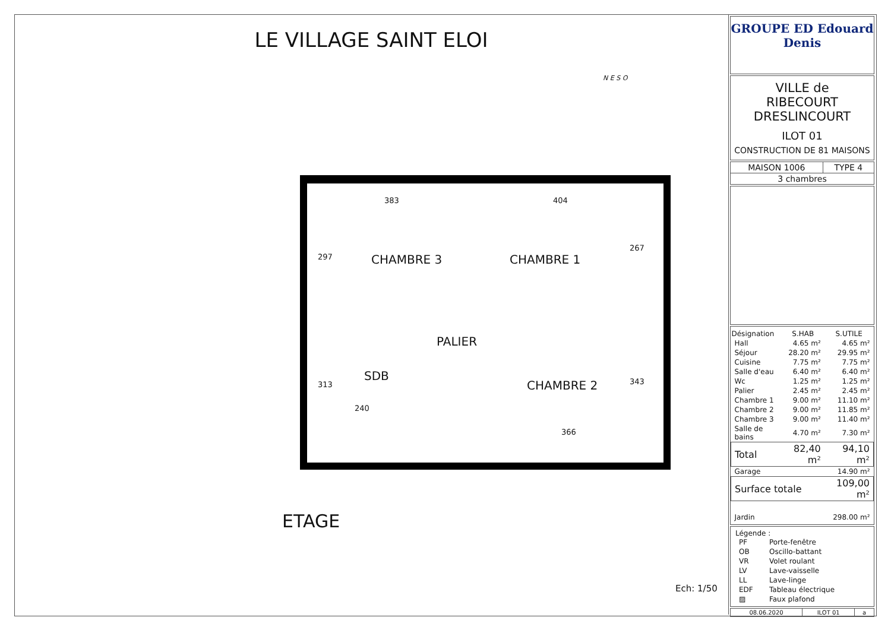LE VILLAGE SAINT ELOI
N E S O
CHAMBRE 3 CHAMBRE 1
PALIER
SDB
CHAMBRE 2
383 404
240
366
297
267
313 343
ETAGE
Ech: 1/50
GROUPE ED Edouard Denis
VILLE de
RIBECOURT
DRESLINCOURT
ILOT 01
CONSTRUCTION DE 81 MAISONS
| MAISON 1006 | TYPE 4 |
| 3 chambres | |
| Désignation | S.HAB | S.UTILE |
| --- | --- | --- |
| Hall | 4.65 m² | 4.65 m² |
| Séjour | 28.20 m² | 29.95 m² |
| Cuisine | 7.75 m² | 7.75 m² |
| Salle d'eau | 6.40 m² | 6.40 m² |
| Wc | 1.25 m² | 1.25 m² |
| Palier | 2.45 m² | 2.45 m² |
| Chambre 1 | 9.00 m² | 11.10 m² |
| Chambre 2 | 9.00 m² | 11.85 m² |
| Chambre 3 | 9.00 m² | 11.40 m² |
| Salle de bains | 4.70 m² | 7.30 m² |
| Total | 82,40 m² | 94,10 m² |
| Garage | | 14.90 m² |
| Surface totale | | 109,00 m² |
| Jardin | | 298.00 m² |
Légende :
| PF | Porte-fenêtre |
| OB | Oscillo-battant |
| VR | Volet roulant |
| LV | Lave-vaisselle |
| LL | Lave-linge |
| EDF | Tableau électrique |
| ▨ | Faux plafond |
| 08.06.2020 | ILOT 01 | a |